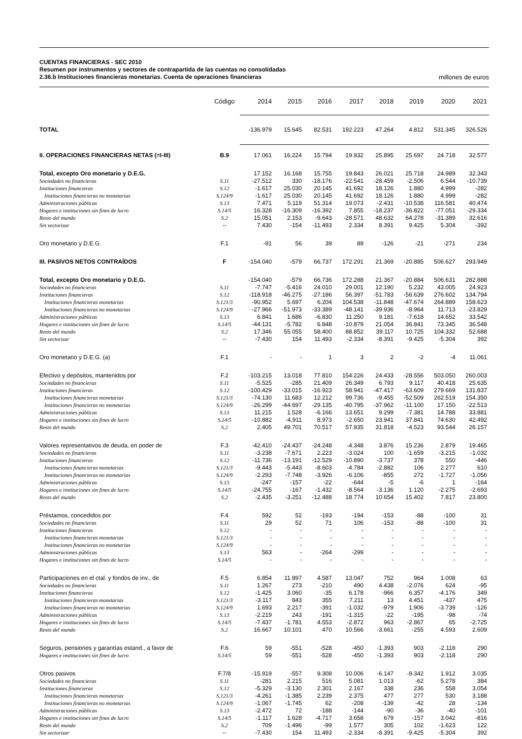CUENTAS FINANCIERAS - SEC 2010
Resumen por instrumentos y sectores de contrapartida de las cuentas no consolidadas
2.36.b Instituciones financieras monetarias. Cuenta de operaciones financieras
millones de euros
| | Código | 2014 | 2015 | 2016 | 2017 | 2018 | 2019 | 2020 | 2021 |
| --- | --- | --- | --- | --- | --- | --- | --- | --- | --- |
| TOTAL | | -136.979 | 15.645 | 82.531 | 192.223 | 47.264 | 4.812 | 531.345 | 326.526 |
| II. OPERACIONES FINANCIERAS NETAS (=I-III) | B.9 | 17.061 | 16.224 | 15.794 | 19.932 | 25.895 | 25.697 | 24.718 | 32.577 |
| Total, excepto Oro monetario y D.E.G. | | 17.152 | 16.168 | 15.755 | 19.843 | 26.021 | 25.718 | 24.989 | 32.343 |
| Sociedades no financieras | S.11 | -27.512 | 330 | -18.176 | -22.541 | -28.459 | -2.506 | 6.544 | -10.739 |
| Instituciones financieras | S.12 | -1.617 | 25.030 | 20.145 | 41.692 | 18.126 | 1.880 | 4.999 | -282 |
| Instituciones financieras no monetarias | S.124/9 | -1.617 | 25.030 | 20.145 | 41.692 | 18.126 | 1.880 | 4.999 | -282 |
| Administraciones públicas | S.13 | 7.471 | 5.119 | 51.314 | 19.073 | -2.431 | -10.538 | 116.581 | 40.474 |
| Hogares e instituciones sin fines de lucro | S.14/5 | 16.328 | -16.309 | -16.392 | 7.855 | -18.237 | -36.822 | -77.051 | -29.334 |
| Resto del mundo | S.2 | 15.051 | 2.153 | -9.643 | -28.571 | 48.632 | 64.278 | -31.389 | 32.616 |
| Sin sectorizar | -- | 7.430 | -154 | -11.493 | 2.334 | 8.391 | 9.425 | 5.304 | -392 |
| Oro monetario y D.E.G. | F.1 | -91 | 56 | 39 | 89 | -126 | -21 | -271 | 234 |
| III. PASIVOS NETOS CONTRAÍDOS | F | -154.040 | -579 | 66.737 | 172.291 | 21.369 | -20.885 | 506.627 | 293.949 |
| Total, excepto Oro monetario y D.E.G. | | -154.040 | -579 | 66.736 | 172.288 | 21.367 | -20.884 | 506.631 | 282.888 |
| Sociedades no financieras | S.11 | -7.747 | -5.416 | 24.010 | 29.001 | 12.190 | 5.232 | 43.005 | 24.923 |
| Instituciones financieras | S.12 | -118.918 | -46.275 | -27.186 | 56.397 | -51.783 | -56.639 | 276.602 | 134.794 |
| Instituciones financieras monetarias | S.121/3 | -90.952 | 5.697 | 6.204 | 104.538 | -11.848 | -47.674 | 264.889 | 158.623 |
| Instituciones financieras no monetarias | S.124/9 | -27.966 | -51.973 | -33.389 | -48.141 | -39.936 | -8.964 | 11.713 | -23.829 |
| Administraciones públicas | S.13 | 6.841 | 1.686 | -6.830 | 11.250 | 9.181 | -7.618 | 14.652 | 33.542 |
| Hogares e instituciones sin fines de lucro | S.14/5 | -44.131 | -5.782 | 6.848 | -10.879 | 21.054 | 36.841 | 73.345 | 36.548 |
| Resto del mundo | S.2 | 17.346 | 55.055 | 58.400 | 88.852 | 39.117 | 10.725 | 104.332 | 52.688 |
| Sin sectorizar | -- | -7.430 | 154 | 11.493 | -2.334 | -8.391 | -9.425 | -5.304 | 392 |
| Oro monetario y D.E.G. (a) | F.1 | - | - | 1 | 3 | 2 | -2 | -4 | 11.061 |
| Efectivo y depósitos, mantenidos por | F.2 | -103.215 | 13.018 | 77.810 | 154.226 | 24.433 | -28.556 | 503.050 | 260.003 |
| Sociedades no financieras | S.11 | -5.525 | -285 | 21.409 | 26.349 | 6.793 | 9.117 | 40.418 | 25.635 |
| Instituciones financieras | S.12 | -100.429 | -33.015 | -16.923 | 58.941 | -47.417 | -63.609 | 279.669 | 131.837 |
| Instituciones financieras monetarias | S.121/3 | -74.130 | 11.683 | 12.212 | 99.736 | -9.455 | -52.509 | 262.519 | 154.350 |
| Instituciones financieras no monetarias | S.124/9 | -26.299 | -44.697 | -29.135 | -40.795 | -37.962 | -11.100 | 17.150 | -22.513 |
| Administraciones públicas | S.13 | 11.215 | 1.528 | -6.166 | 13.651 | 9.299 | -7.381 | 14.788 | 33.881 |
| Hogares e instituciones sin fines de lucro | S.14/5 | -10.882 | -4.911 | 8.973 | -2.650 | 23.941 | 37.841 | 74.630 | 42.492 |
| Resto del mundo | S.2 | 2.405 | 49.701 | 70.517 | 57.935 | 31.818 | -4.523 | 93.544 | 26.157 |
| Valores representativos de deuda, en poder de | F.3 | -42.410 | -24.437 | -24.248 | -4.348 | 3.876 | 15.236 | 2.879 | 19.465 |
| Sociedades no financieras | S.11 | -3.238 | -7.671 | 2.223 | -3.024 | 100 | -1.659 | -3.215 | -1.032 |
| Instituciones financieras | S.12 | -11.736 | -13.191 | -12.529 | -10.890 | -3.737 | 378 | 550 | -446 |
| Instituciones financieras monetarias | S.121/3 | -9.443 | -5.443 | -8.603 | -4.784 | -2.882 | 106 | 2.277 | 610 |
| Instituciones financieras no monetarias | S.124/9 | -2.293 | -7.748 | -3.926 | -6.106 | -855 | 272 | -1.727 | -1.056 |
| Administraciones públicas | S.13 | -247 | -157 | -22 | -644 | -5 | -6 | 1 | -164 |
| Hogares e instituciones sin fines de lucro | S.14/5 | -24.755 | -167 | -1.432 | -8.564 | -3.136 | 1.120 | -2.275 | -2.693 |
| Resto del mundo | S.2 | -2.435 | -3.251 | -12.488 | 18.774 | 10.654 | 15.402 | 7.817 | 23.800 |
| Préstamos, concedidos por | F.4 | 592 | 52 | -193 | -194 | -153 | -88 | -100 | 31 |
| Sociedades no financieras | S.11 | 29 | 52 | 71 | 106 | -153 | -88 | -100 | 31 |
| Instituciones financieras | S.12 | - | - | - | - | - | - | - | - |
| Instituciones financieras monetarias | S.121/3 | - | - | - | - | - | - | - | - |
| Instituciones financieras no monetarias | S.124/9 | - | - | - | - | - | - | - | - |
| Administraciones públicas | S.13 | 563 | - | -264 | -299 | - | - | - | - |
| Hogares e instituciones sin fines de lucro | S.14/5 | - | - | - | - | - | - | - | - |
| Participaciones en el ctal. y fondos de inv., de | F.5 | 6.854 | 11.897 | 4.587 | 13.047 | 752 | 964 | 1.008 | 63 |
| Sociedades no financieras | S.11 | 1.267 | 273 | -210 | 490 | 4.438 | -2.076 | 624 | -95 |
| Instituciones financieras | S.12 | -1.425 | 3.060 | -35 | 6.178 | -966 | 6.357 | -4.176 | 349 |
| Instituciones financieras monetarias | S.121/3 | -3.117 | 843 | 355 | 7.211 | 13 | 4.451 | -437 | 475 |
| Instituciones financieras no monetarias | S.124/9 | 1.693 | 2.217 | -391 | -1.032 | -979 | 1.906 | -3.739 | -126 |
| Administraciones públicas | S.13 | -2.219 | 243 | -191 | -1.315 | -22 | -195 | -98 | -74 |
| Hogares e instituciones sin fines de lucro | S.14/5 | -7.437 | -1.781 | 4.553 | -2.872 | 963 | -2.867 | 65 | -2.725 |
| Resto del mundo | S.2 | 16.667 | 10.101 | 470 | 10.566 | -3.661 | -255 | 4.593 | 2.609 |
| Seguros, pensiones y garantías estand., a favor de | F.6 | 59 | -551 | -528 | -450 | -1.393 | 903 | -2.118 | 290 |
| Hogares e instituciones sin fines de lucro | S.14/5 | 59 | -551 | -528 | -450 | -1.393 | 903 | -2.118 | 290 |
| Otros pasivos | F.7/8 | -15.919 | -557 | 9.308 | 10.006 | -6.147 | -9.342 | 1.912 | 3.035 |
| Sociedades no financieras | S.11 | -281 | 2.215 | 516 | 5.081 | 1.013 | -62 | 5.278 | 384 |
| Instituciones financieras | S.12 | -5.329 | -3.130 | 2.301 | 2.167 | 338 | 236 | 558 | 3.054 |
| Instituciones financieras monetarias | S.121/3 | -4.261 | -1.385 | 2.239 | 2.375 | 477 | 277 | 530 | 3.188 |
| Instituciones financieras no monetarias | S.124/9 | -1.067 | -1.745 | 62 | -208 | -139 | -42 | 28 | -134 |
| Administraciones públicas | S.13 | -2.472 | 72 | -188 | -144 | -90 | -36 | -40 | -101 |
| Hogares e instituciones sin fines de lucro | S.14/5 | -1.117 | 1.628 | -4.717 | 3.658 | 679 | -157 | 3.042 | -816 |
| Resto del mundo | S.2 | 709 | -1.496 | -99 | 1.577 | 305 | 102 | -1.623 | 122 |
| Sin sectorizar | -- | -7.430 | 154 | 11.493 | -2.334 | -8.391 | -9.425 | -5.304 | 392 |